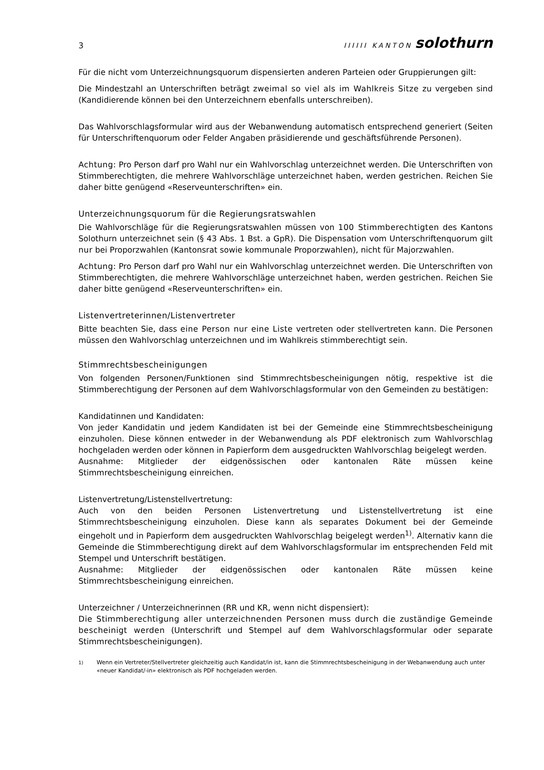3
IIIIII KANTON solothurn
Für die nicht vom Unterzeichnungsquorum dispensierten anderen Parteien oder Gruppierungen gilt:
Die Mindestzahl an Unterschriften beträgt zweimal so viel als im Wahlkreis Sitze zu vergeben sind (Kandidierende können bei den Unterzeichnern ebenfalls unterschreiben).
Das Wahlvorschlagsformular wird aus der Webanwendung automatisch entsprechend generiert (Seiten für Unterschriftenquorum oder Felder Angaben präsidierende und geschäftsführende Personen).
Achtung: Pro Person darf pro Wahl nur ein Wahlvorschlag unterzeichnet werden. Die Unterschriften von Stimmberechtigten, die mehrere Wahlvorschläge unterzeichnet haben, werden gestrichen. Reichen Sie daher bitte genügend «Reserveunterschriften» ein.
Unterzeichnungsquorum für die Regierungsratswahlen
Die Wahlvorschläge für die Regierungsratswahlen müssen von 100 Stimmberechtigten des Kantons Solothurn unterzeichnet sein (§ 43 Abs. 1 Bst. a GpR). Die Dispensation vom Unterschriftenquorum gilt nur bei Proporzwahlen (Kantonsrat sowie kommunale Proporzwahlen), nicht für Majorzwahlen.
Achtung: Pro Person darf pro Wahl nur ein Wahlvorschlag unterzeichnet werden. Die Unterschriften von Stimmberechtigten, die mehrere Wahlvorschläge unterzeichnet haben, werden gestrichen. Reichen Sie daher bitte genügend «Reserveunterschriften» ein.
Listenvertreterinnen/Listenvertreter
Bitte beachten Sie, dass eine Person nur eine Liste vertreten oder stellvertreten kann. Die Personen müssen den Wahlvorschlag unterzeichnen und im Wahlkreis stimmberechtigt sein.
Stimmrechtsbescheinigungen
Von folgenden Personen/Funktionen sind Stimmrechtsbescheinigungen nötig, respektive ist die Stimmberechtigung der Personen auf dem Wahlvorschlagsformular von den Gemeinden zu bestätigen:
Kandidatinnen und Kandidaten:
Von jeder Kandidatin und jedem Kandidaten ist bei der Gemeinde eine Stimmrechtsbescheinigung einzuholen. Diese können entweder in der Webanwendung als PDF elektronisch zum Wahlvorschlag hochgeladen werden oder können in Papierform dem ausgedruckten Wahlvorschlag beigelegt werden.
Ausnahme: Mitglieder der eidgenössischen oder kantonalen Räte müssen keine Stimmrechtsbescheinigung einreichen.
Listenvertretung/Listenstellvertretung:
Auch von den beiden Personen Listenvertretung und Listenstellvertretung ist eine Stimmrechtsbescheinigung einzuholen. Diese kann als separates Dokument bei der Gemeinde eingeholt und in Papierform dem ausgedruckten Wahlvorschlag beigelegt werden<sup>1)</sup>. Alternativ kann die Gemeinde die Stimmberechtigung direkt auf dem Wahlvorschlagsformular im entsprechenden Feld mit Stempel und Unterschrift bestätigen.
Ausnahme: Mitglieder der eidgenössischen oder kantonalen Räte müssen keine Stimmrechtsbescheinigung einreichen.
Unterzeichner / Unterzeichnerinnen (RR und KR, wenn nicht dispensiert):
Die Stimmberechtigung aller unterzeichnenden Personen muss durch die zuständige Gemeinde bescheinigt werden (Unterschrift und Stempel auf dem Wahlvorschlagsformular oder separate Stimmrechtsbescheinigungen).
<sup>1)</sup> Wenn ein Vertreter/Stellvertreter gleichzeitig auch Kandidat/in ist, kann die Stimmrechtsbescheinigung in der Webanwendung auch unter «neuer Kandidat/-in» elektronisch als PDF hochgeladen werden.